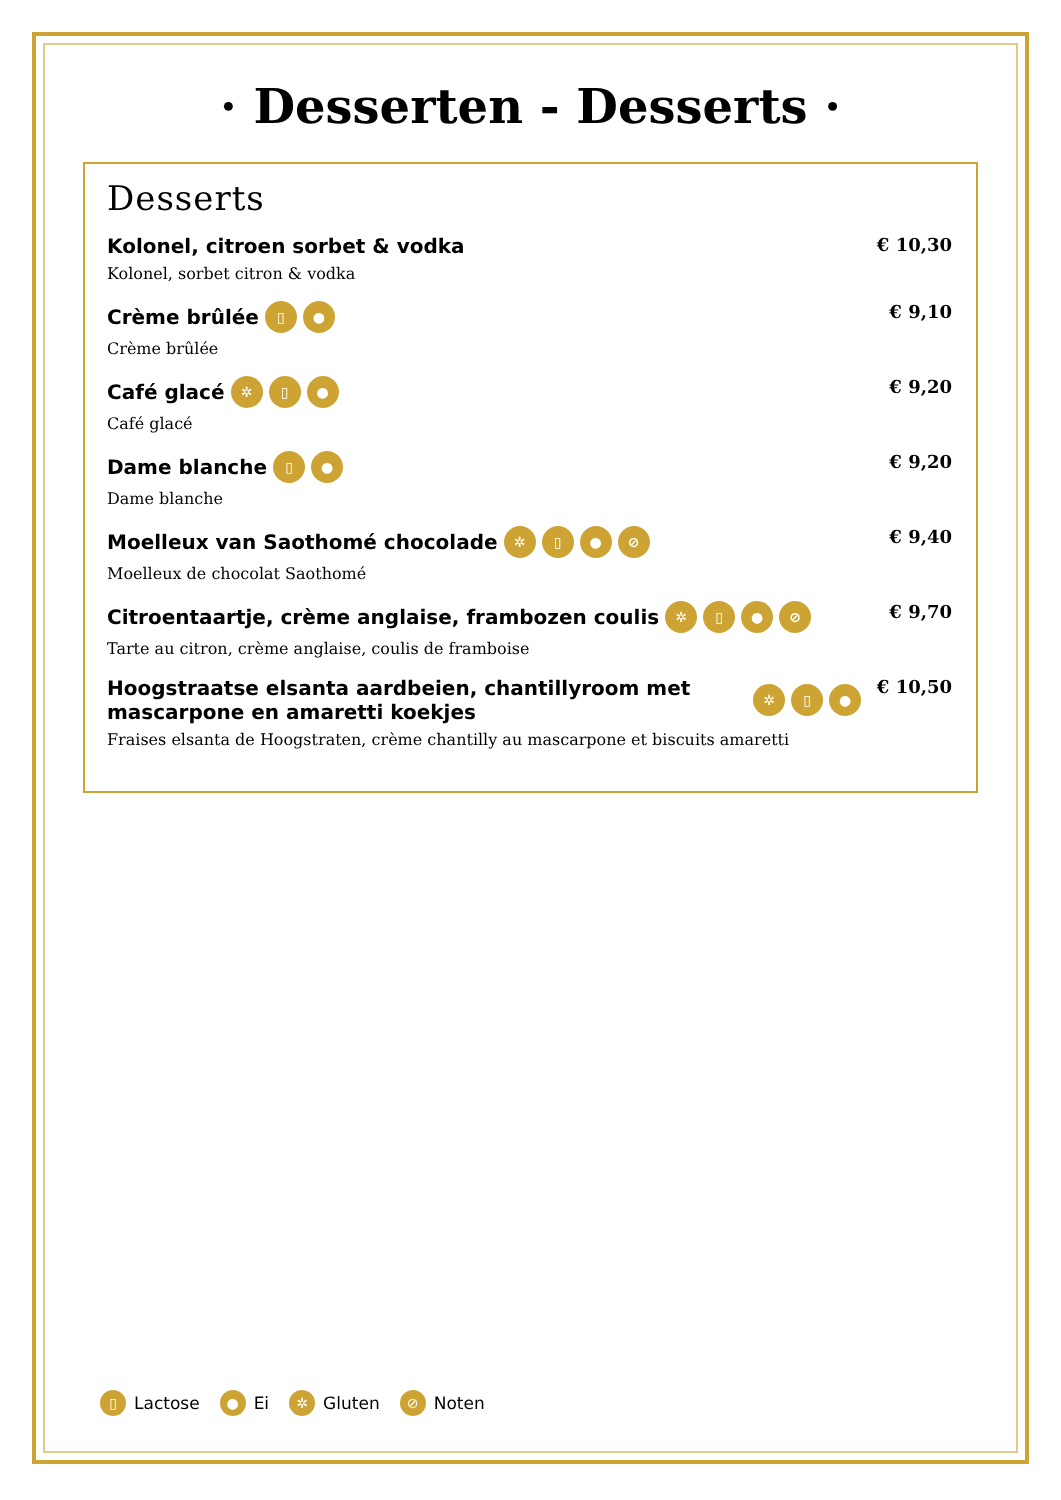· Desserten - Desserts ·
Desserts
Kolonel, citroen sorbet & vodka
Kolonel, sorbet citron & vodka
€ 10,30
Crème brûlée ▯ ●
Crème brûlée
€ 9,10
Café glacé ✲ ▯ ●
Café glacé
€ 9,20
Dame blanche ▯ ●
Dame blanche
€ 9,20
Moelleux van Saothomé chocolade ✲ ▯ ● ⊘
Moelleux de chocolat Saothomé
€ 9,40
Citroentaartje, crème anglaise, frambozen coulis ✲ ▯ ● ⊘
Tarte au citron, crème anglaise, coulis de framboise
€ 9,70
Hoogstraatse elsanta aardbeien, chantillyroom met mascarpone en amaretti koekjes ✲ ▯ ●
Fraises elsanta de Hoogstraten, crème chantilly au mascarpone et biscuits amaretti
€ 10,50
▯ Lactose ● Ei ✲ Gluten ⊘ Noten